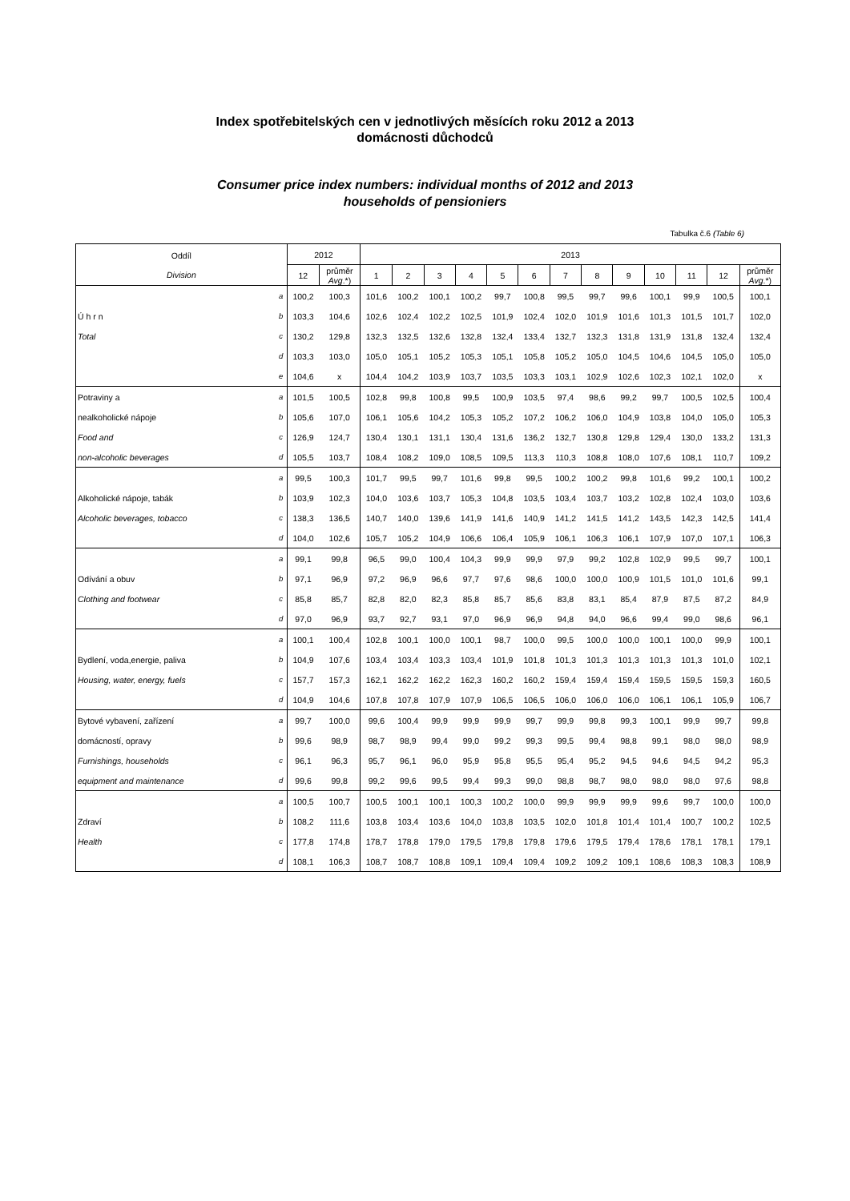Index spotřebitelských cen v jednotlivých měsících roku 2012 a 2013
domácnosti důchodců
Consumer price index numbers: individual months of 2012 and 2013
households of pensioniers
Tabulka č.6 (Table 6)
| Oddíl Division | | 2012 | | 2013 | | | | | | | | | | | | |
| --- | --- | --- | --- | --- | --- | --- | --- | --- | --- | --- | --- | --- | --- | --- | --- | --- |
| | | 12 | průměr Avg .*) | 1 | 2 | 3 | 4 | 5 | 6 | 7 | 8 | 9 | 10 | 11 | 12 | průměr Avg .*) |
| | a | 100,2 | 100,3 | 101,6 | 100,2 | 100,1 | 100,2 | 99,7 | 100,8 | 99,5 | 99,7 | 99,6 | 100,1 | 99,9 | 100,5 | 100,1 |
| Ú h r n | b | 103,3 | 104,6 | 102,6 | 102,4 | 102,2 | 102,5 | 101,9 | 102,4 | 102,0 | 101,9 | 101,6 | 101,3 | 101,5 | 101,7 | 102,0 |
| Total | c | 130,2 | 129,8 | 132,3 | 132,5 | 132,6 | 132,8 | 132,4 | 133,4 | 132,7 | 132,3 | 131,8 | 131,9 | 131,8 | 132,4 | 132,4 |
| | d | 103,3 | 103,0 | 105,0 | 105,1 | 105,2 | 105,3 | 105,1 | 105,8 | 105,2 | 105,0 | 104,5 | 104,6 | 104,5 | 105,0 | 105,0 |
| | e | 104,6 | x | 104,4 | 104,2 | 103,9 | 103,7 | 103,5 | 103,3 | 103,1 | 102,9 | 102,6 | 102,3 | 102,1 | 102,0 | x |
| Potraviny a | a | 101,5 | 100,5 | 102,8 | 99,8 | 100,8 | 99,5 | 100,9 | 103,5 | 97,4 | 98,6 | 99,2 | 99,7 | 100,5 | 102,5 | 100,4 |
| nealkoholické nápoje | b | 105,6 | 107,0 | 106,1 | 105,6 | 104,2 | 105,3 | 105,2 | 107,2 | 106,2 | 106,0 | 104,9 | 103,8 | 104,0 | 105,0 | 105,3 |
| Food and | c | 126,9 | 124,7 | 130,4 | 130,1 | 131,1 | 130,4 | 131,6 | 136,2 | 132,7 | 130,8 | 129,8 | 129,4 | 130,0 | 133,2 | 131,3 |
| non-alcoholic beverages | d | 105,5 | 103,7 | 108,4 | 108,2 | 109,0 | 108,5 | 109,5 | 113,3 | 110,3 | 108,8 | 108,0 | 107,6 | 108,1 | 110,7 | 109,2 |
| | a | 99,5 | 100,3 | 101,7 | 99,5 | 99,7 | 101,6 | 99,8 | 99,5 | 100,2 | 100,2 | 99,8 | 101,6 | 99,2 | 100,1 | 100,2 |
| Alkoholické nápoje, tabák | b | 103,9 | 102,3 | 104,0 | 103,6 | 103,7 | 105,3 | 104,8 | 103,5 | 103,4 | 103,7 | 103,2 | 102,8 | 102,4 | 103,0 | 103,6 |
| Alcoholic beverages, tobacco | c | 138,3 | 136,5 | 140,7 | 140,0 | 139,6 | 141,9 | 141,6 | 140,9 | 141,2 | 141,5 | 141,2 | 143,5 | 142,3 | 142,5 | 141,4 |
| | d | 104,0 | 102,6 | 105,7 | 105,2 | 104,9 | 106,6 | 106,4 | 105,9 | 106,1 | 106,3 | 106,1 | 107,9 | 107,0 | 107,1 | 106,3 |
| | a | 99,1 | 99,8 | 96,5 | 99,0 | 100,4 | 104,3 | 99,9 | 99,9 | 97,9 | 99,2 | 102,8 | 102,9 | 99,5 | 99,7 | 100,1 |
| Odívání a obuv | b | 97,1 | 96,9 | 97,2 | 96,9 | 96,6 | 97,7 | 97,6 | 98,6 | 100,0 | 100,0 | 100,9 | 101,5 | 101,0 | 101,6 | 99,1 |
| Clothing and footwear | c | 85,8 | 85,7 | 82,8 | 82,0 | 82,3 | 85,8 | 85,7 | 85,6 | 83,8 | 83,1 | 85,4 | 87,9 | 87,5 | 87,2 | 84,9 |
| | d | 97,0 | 96,9 | 93,7 | 92,7 | 93,1 | 97,0 | 96,9 | 96,9 | 94,8 | 94,0 | 96,6 | 99,4 | 99,0 | 98,6 | 96,1 |
| | a | 100,1 | 100,4 | 102,8 | 100,1 | 100,0 | 100,1 | 98,7 | 100,0 | 99,5 | 100,0 | 100,0 | 100,1 | 100,0 | 99,9 | 100,1 |
| Bydlení, voda,energie, paliva | b | 104,9 | 107,6 | 103,4 | 103,4 | 103,3 | 103,4 | 101,9 | 101,8 | 101,3 | 101,3 | 101,3 | 101,3 | 101,3 | 101,0 | 102,1 |
| Housing, water, energy, fuels | c | 157,7 | 157,3 | 162,1 | 162,2 | 162,2 | 162,3 | 160,2 | 160,2 | 159,4 | 159,4 | 159,4 | 159,5 | 159,5 | 159,3 | 160,5 |
| | d | 104,9 | 104,6 | 107,8 | 107,8 | 107,9 | 107,9 | 106,5 | 106,5 | 106,0 | 106,0 | 106,0 | 106,1 | 106,1 | 105,9 | 106,7 |
| Bytové vybavení, zařízení | a | 99,7 | 100,0 | 99,6 | 100,4 | 99,9 | 99,9 | 99,9 | 99,7 | 99,9 | 99,8 | 99,3 | 100,1 | 99,9 | 99,7 | 99,8 |
| domácností, opravy | b | 99,6 | 98,9 | 98,7 | 98,9 | 99,4 | 99,0 | 99,2 | 99,3 | 99,5 | 99,4 | 98,8 | 99,1 | 98,0 | 98,0 | 98,9 |
| Furnishings, households | c | 96,1 | 96,3 | 95,7 | 96,1 | 96,0 | 95,9 | 95,8 | 95,5 | 95,4 | 95,2 | 94,5 | 94,6 | 94,5 | 94,2 | 95,3 |
| equipment and maintenance | d | 99,6 | 99,8 | 99,2 | 99,6 | 99,5 | 99,4 | 99,3 | 99,0 | 98,8 | 98,7 | 98,0 | 98,0 | 98,0 | 97,6 | 98,8 |
| | a | 100,5 | 100,7 | 100,5 | 100,1 | 100,1 | 100,3 | 100,2 | 100,0 | 99,9 | 99,9 | 99,9 | 99,6 | 99,7 | 100,0 | 100,0 |
| Zdraví | b | 108,2 | 111,6 | 103,8 | 103,4 | 103,6 | 104,0 | 103,8 | 103,5 | 102,0 | 101,8 | 101,4 | 101,4 | 100,7 | 100,2 | 102,5 |
| Health | c | 177,8 | 174,8 | 178,7 | 178,8 | 179,0 | 179,5 | 179,8 | 179,8 | 179,6 | 179,5 | 179,4 | 178,6 | 178,1 | 178,1 | 179,1 |
| | d | 108,1 | 106,3 | 108,7 | 108,7 | 108,8 | 109,1 | 109,4 | 109,4 | 109,2 | 109,2 | 109,1 | 108,6 | 108,3 | 108,3 | 108,9 |